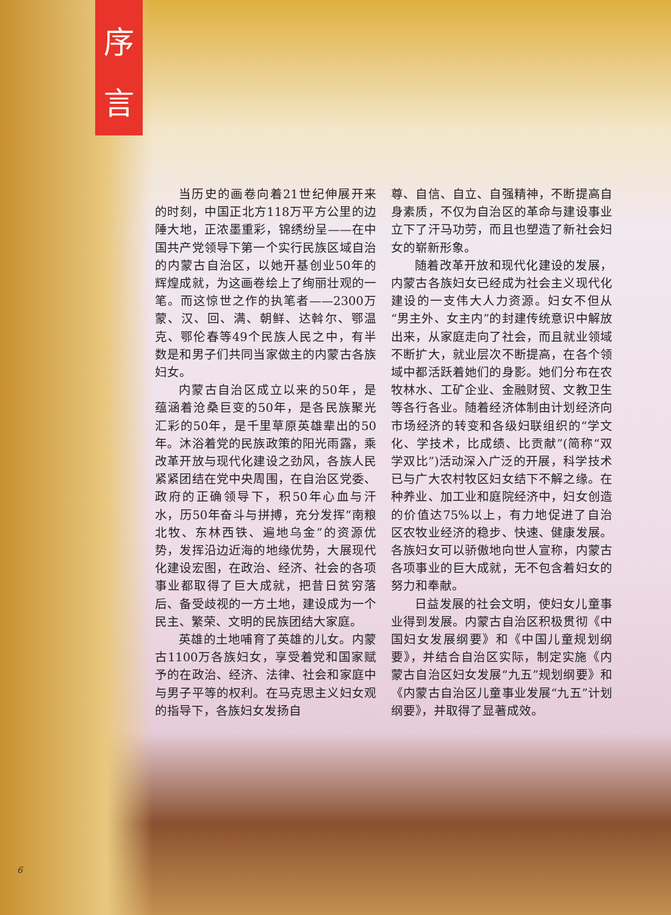序
言
当历史的画卷向着21世纪伸展开来的时刻，中国正北方118万平方公里的边陲大地，正浓墨重彩，锦绣纷呈——在中国共产党领导下第一个实行民族区域自治的内蒙古自治区，以她开基创业50年的辉煌成就，为这画卷绘上了绚丽壮观的一笔。而这惊世之作的执笔者——2300万蒙、汉、回、满、朝鲜、达斡尔、鄂温克、鄂伦春等49个民族人民之中，有半数是和男子们共同当家做主的内蒙古各族妇女。
内蒙古自治区成立以来的50年，是蕴涵着沧桑巨变的50年，是各民族聚光汇彩的50年，是千里草原英雄辈出的50年。沐浴着党的民族政策的阳光雨露，乘改革开放与现代化建设之劲风，各族人民紧紧团结在党中央周围，在自治区党委、政府的正确领导下，积50年心血与汗水，历50年奋斗与拼搏，充分发挥“南粮北牧、东林西铁、遍地乌金”的资源优势，发挥沿边近海的地缘优势，大展现代化建设宏图，在政治、经济、社会的各项事业都取得了巨大成就，把昔日贫穷落后、备受歧视的一方土地，建设成为一个民主、繁荣、文明的民族团结大家庭。
英雄的土地哺育了英雄的儿女。内蒙古1100万各族妇女，享受着党和国家赋予的在政治、经济、法律、社会和家庭中与男子平等的权利。在马克思主义妇女观的指导下，各族妇女发扬自
尊、自信、自立、自强精神，不断提高自身素质，不仅为自治区的革命与建设事业立下了汗马功劳，而且也塑造了新社会妇女的崭新形象。
随着改革开放和现代化建设的发展，内蒙古各族妇女已经成为社会主义现代化建设的一支伟大人力资源。妇女不但从“男主外、女主内”的封建传统意识中解放出来，从家庭走向了社会，而且就业领域不断扩大，就业层次不断提高，在各个领域中都活跃着她们的身影。她们分布在农牧林水、工矿企业、金融财贸、文教卫生等各行各业。随着经济体制由计划经济向市场经济的转变和各级妇联组织的“学文化、学技术，比成绩、比贡献”(简称“双学双比”)活动深入广泛的开展，科学技术已与广大农村牧区妇女结下不解之缘。在种养业、加工业和庭院经济中，妇女创造的价值达75%以上，有力地促进了自治区农牧业经济的稳步、快速、健康发展。各族妇女可以骄傲地向世人宣称，内蒙古各项事业的巨大成就，无不包含着妇女的努力和奉献。
日益发展的社会文明，使妇女儿童事业得到发展。内蒙古自治区积极贯彻《中国妇女发展纲要》和《中国儿童规划纲要》，并结合自治区实际，制定实施《内蒙古自治区妇女发展“九五”规划纲要》和《内蒙古自治区儿童事业发展“九五”计划纲要》，并取得了显著成效。
6